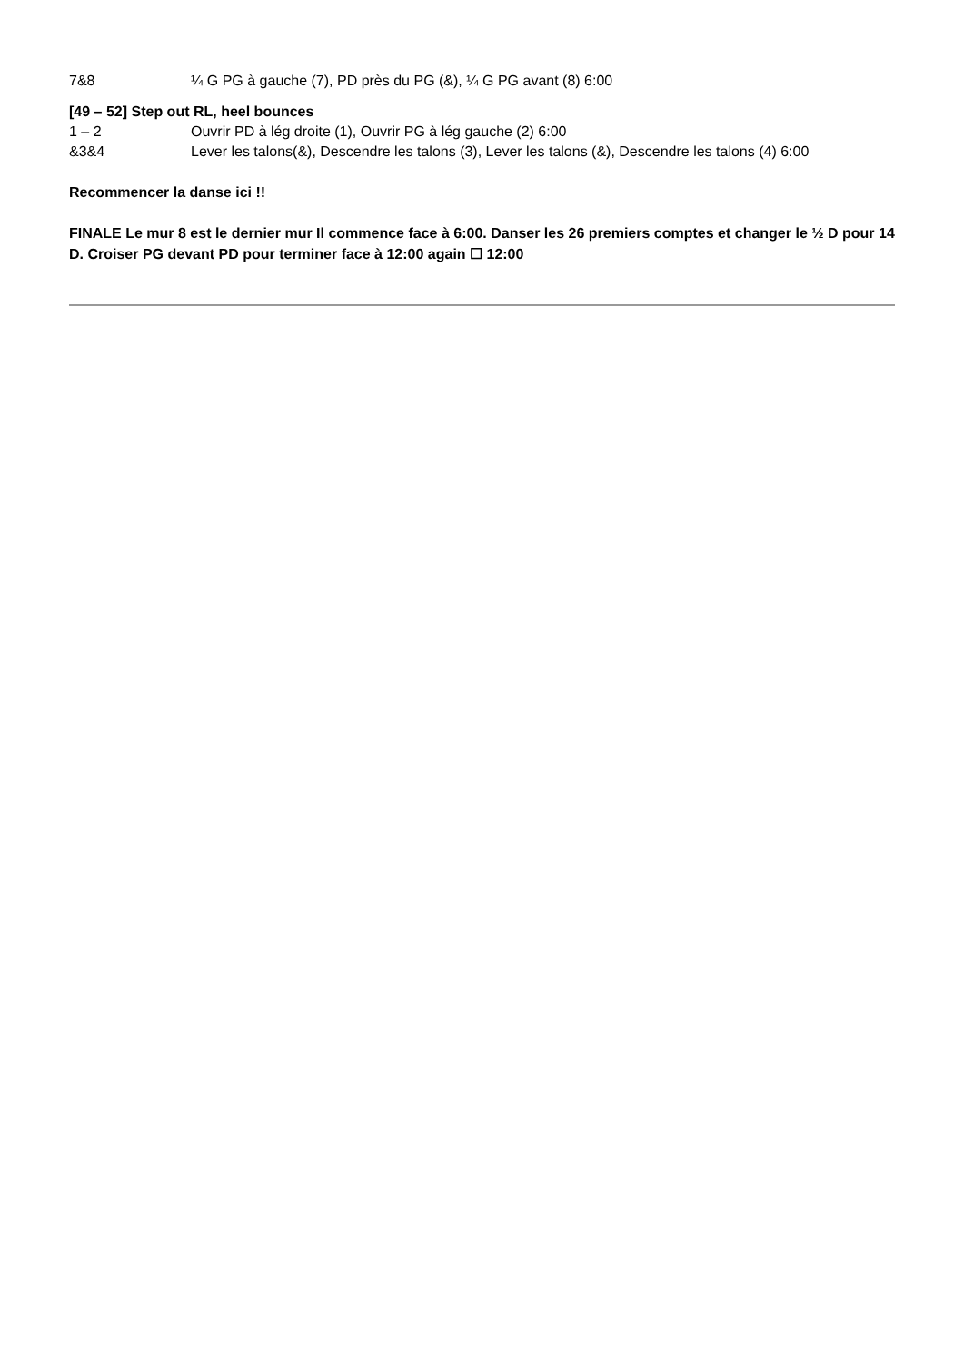7&8 ¼ G PG à gauche (7), PD près du PG (&), ¼ G PG avant (8) 6:00
[49 – 52] Step out RL, heel bounces
1 – 2 Ouvrir PD à lég droite (1), Ouvrir PG à lég gauche (2) 6:00
&3&4 Lever les talons(&), Descendre les talons (3), Lever les talons (&), Descendre les talons (4) 6:00
Recommencer la danse ici !!
FINALE Le mur 8 est le dernier mur Il commence face à 6:00. Danser les 26 premiers comptes et changer le ½ D pour 14 D. Croiser PG devant PD pour terminer face à 12:00 again ☐ 12:00